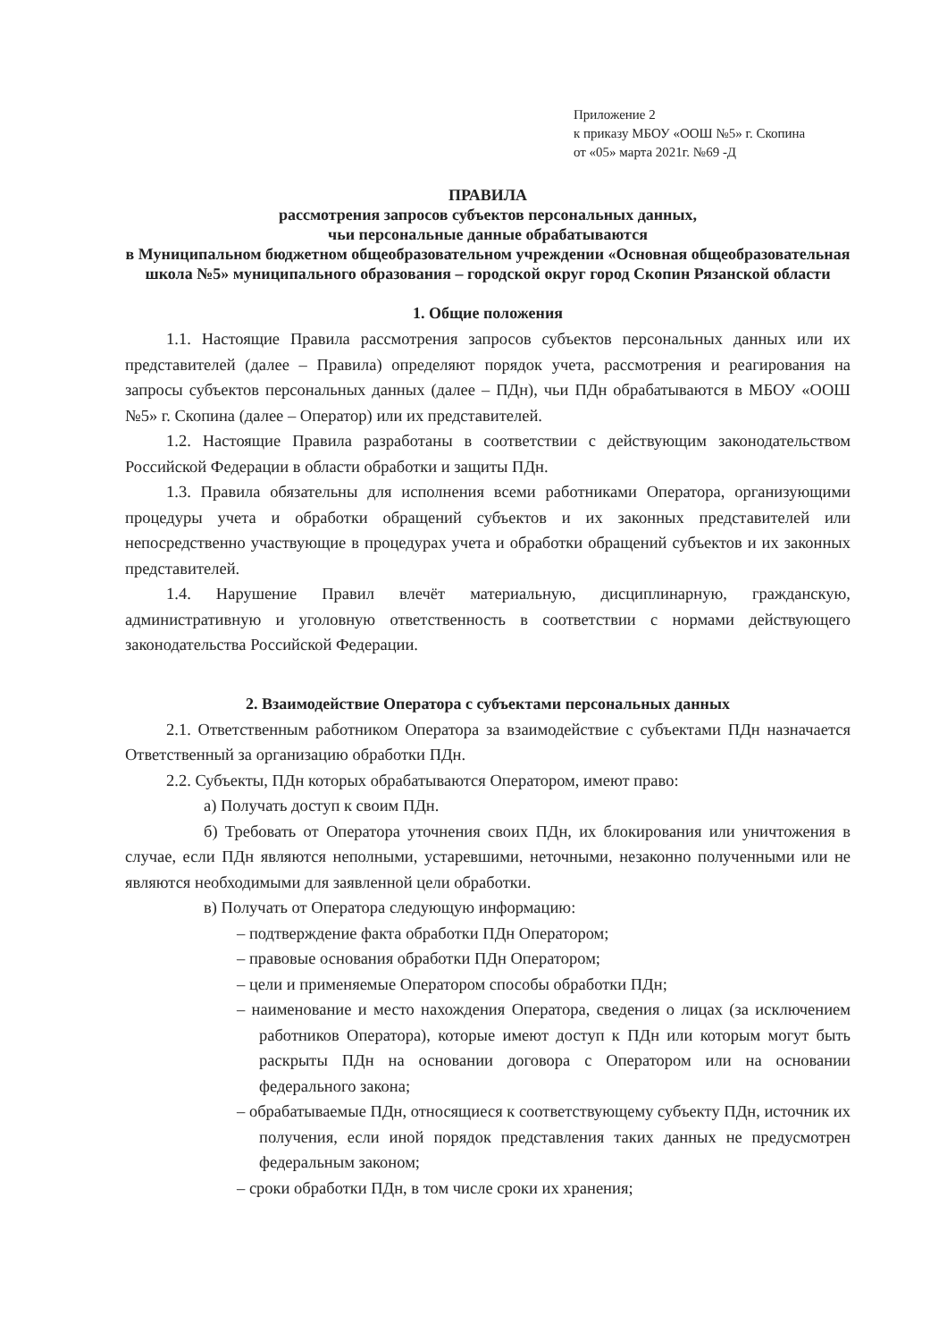Приложение 2
к приказу МБОУ «ООШ №5» г. Скопина
от «05» марта 2021г. №69 -Д
ПРАВИЛА
рассмотрения запросов субъектов персональных данных,
чьи персональные данные обрабатываются
в Муниципальном бюджетном общеобразовательном учреждении «Основная общеобразовательная школа №5» муниципального образования – городской округ город Скопин Рязанской области
1. Общие положения
1.1. Настоящие Правила рассмотрения запросов субъектов персональных данных или их представителей (далее – Правила) определяют порядок учета, рассмотрения и реагирования на запросы субъектов персональных данных (далее – ПДн), чьи ПДн обрабатываются в МБОУ «ООШ №5» г. Скопина (далее – Оператор) или их представителей.
1.2. Настоящие Правила разработаны в соответствии с действующим законодательством Российской Федерации в области обработки и защиты ПДн.
1.3. Правила обязательны для исполнения всеми работниками Оператора, организующими процедуры учета и обработки обращений субъектов и их законных представителей или непосредственно участвующие в процедурах учета и обработки обращений субъектов и их законных представителей.
1.4. Нарушение Правил влечёт материальную, дисциплинарную, гражданскую, административную и уголовную ответственность в соответствии с нормами действующего законодательства Российской Федерации.
2. Взаимодействие Оператора с субъектами персональных данных
2.1. Ответственным работником Оператора за взаимодействие с субъектами ПДн назначается Ответственный за организацию обработки ПДн.
2.2. Субъекты, ПДн которых обрабатываются Оператором, имеют право:
а) Получать доступ к своим ПДн.
б) Требовать от Оператора уточнения своих ПДн, их блокирования или уничтожения в случае, если ПДн являются неполными, устаревшими, неточными, незаконно полученными или не являются необходимыми для заявленной цели обработки.
в) Получать от Оператора следующую информацию:
– подтверждение факта обработки ПДн Оператором;
– правовые основания обработки ПДн Оператором;
– цели и применяемые Оператором способы обработки ПДн;
– наименование и место нахождения Оператора, сведения о лицах (за исключением работников Оператора), которые имеют доступ к ПДн или которым могут быть раскрыты ПДн на основании договора с Оператором или на основании федерального закона;
– обрабатываемые ПДн, относящиеся к соответствующему субъекту ПДн, источник их получения, если иной порядок представления таких данных не предусмотрен федеральным законом;
– сроки обработки ПДн, в том числе сроки их хранения;